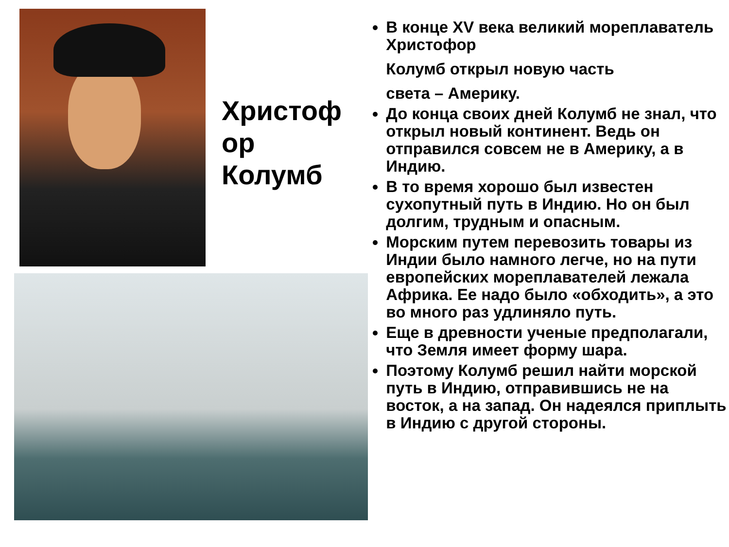Христоф
ор
Колумб
В конце XV века великий мореплаватель Христофор
Колумб открыл новую часть
света – Америку.
До конца своих дней Колумб не знал, что открыл новый континент. Ведь он отправился совсем не в Америку, а в Индию.
В то время хорошо был известен сухопутный путь в Индию. Но он был долгим, трудным и опасным.
Морским путем перевозить товары из Индии было намного легче, но на пути европейских мореплавателей лежала Африка. Ее надо было «обходить», а это во много раз удлиняло путь.
Еще в древности ученые предполагали, что Земля имеет форму шара.
Поэтому Колумб решил найти морской путь в Индию, отправившись не на восток, а на запад. Он надеялся приплыть в Индию с другой стороны.